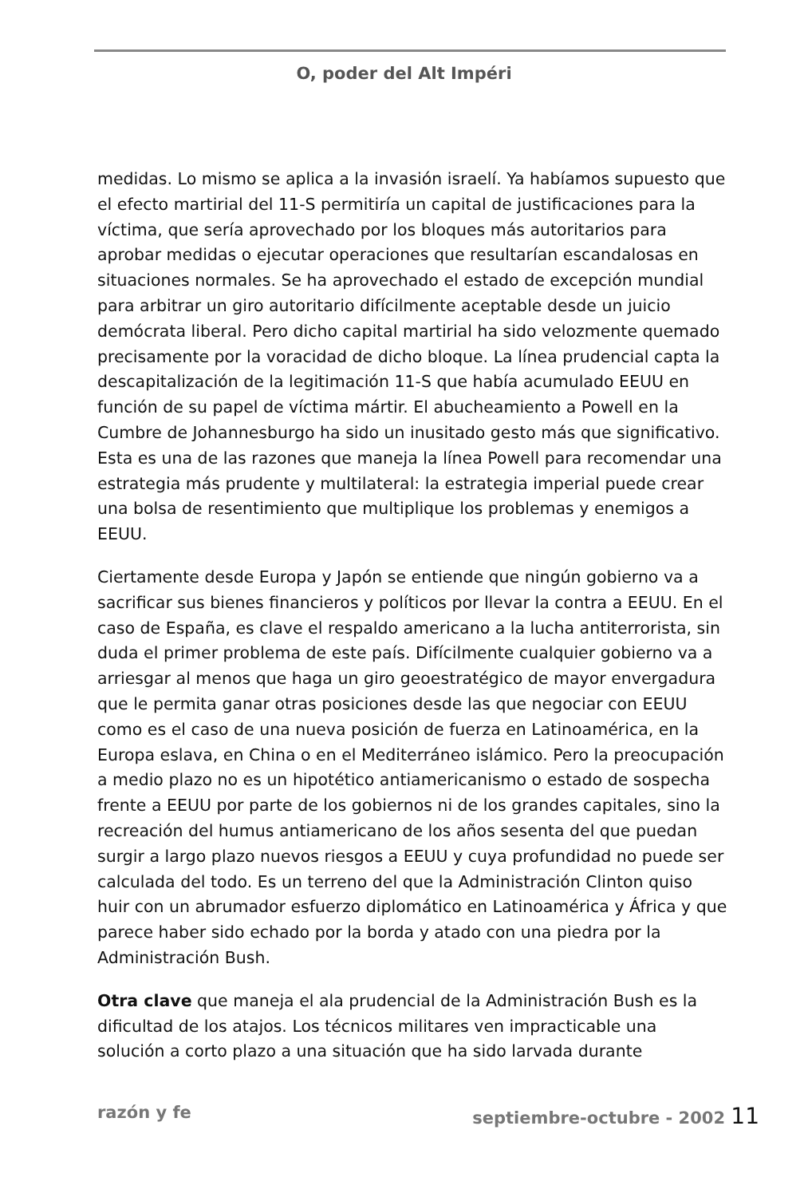O, poder del Alt Impéri
medidas. Lo mismo se aplica a la invasión israelí. Ya habíamos supuesto que el efecto martirial del 11-S permitiría un capital de justificaciones para la víctima, que sería aprovechado por los bloques más autoritarios para aprobar medidas o ejecutar operaciones que resultarían escandalosas en situaciones normales. Se ha aprovechado el estado de excepción mundial para arbitrar un giro autoritario difícilmente aceptable desde un juicio demócrata liberal. Pero dicho capital martirial ha sido velozmente quemado precisamente por la voracidad de dicho bloque. La línea prudencial capta la descapitalización de la legitimación 11-S que había acumulado EEUU en función de su papel de víctima mártir. El abucheamiento a Powell en la Cumbre de Johannesburgo ha sido un inusitado gesto más que significativo. Esta es una de las razones que maneja la línea Powell para recomendar una estrategia más prudente y multilateral: la estrategia imperial puede crear una bolsa de resentimiento que multiplique los problemas y enemigos a EEUU.
Ciertamente desde Europa y Japón se entiende que ningún gobierno va a sacrificar sus bienes financieros y políticos por llevar la contra a EEUU. En el caso de España, es clave el respaldo americano a la lucha antiterrorista, sin duda el primer problema de este país. Difícilmente cualquier gobierno va a arriesgar al menos que haga un giro geoestratégico de mayor envergadura que le permita ganar otras posiciones desde las que negociar con EEUU como es el caso de una nueva posición de fuerza en Latinoamérica, en la Europa eslava, en China o en el Mediterráneo islámico. Pero la preocupación a medio plazo no es un hipotético antiamericanismo o estado de sospecha frente a EEUU por parte de los gobiernos ni de los grandes capitales, sino la recreación del humus antiamericano de los años sesenta del que puedan surgir a largo plazo nuevos riesgos a EEUU y cuya profundidad no puede ser calculada del todo. Es un terreno del que la Administración Clinton quiso huir con un abrumador esfuerzo diplomático en Latinoamérica y África y que parece haber sido echado por la borda y atado con una piedra por la Administración Bush.
Otra clave que maneja el ala prudencial de la Administración Bush es la dificultad de los atajos. Los técnicos militares ven impracticable una solución a corto plazo a una situación que ha sido larvada durante
razón y fe septiembre-octubre - 2002 11